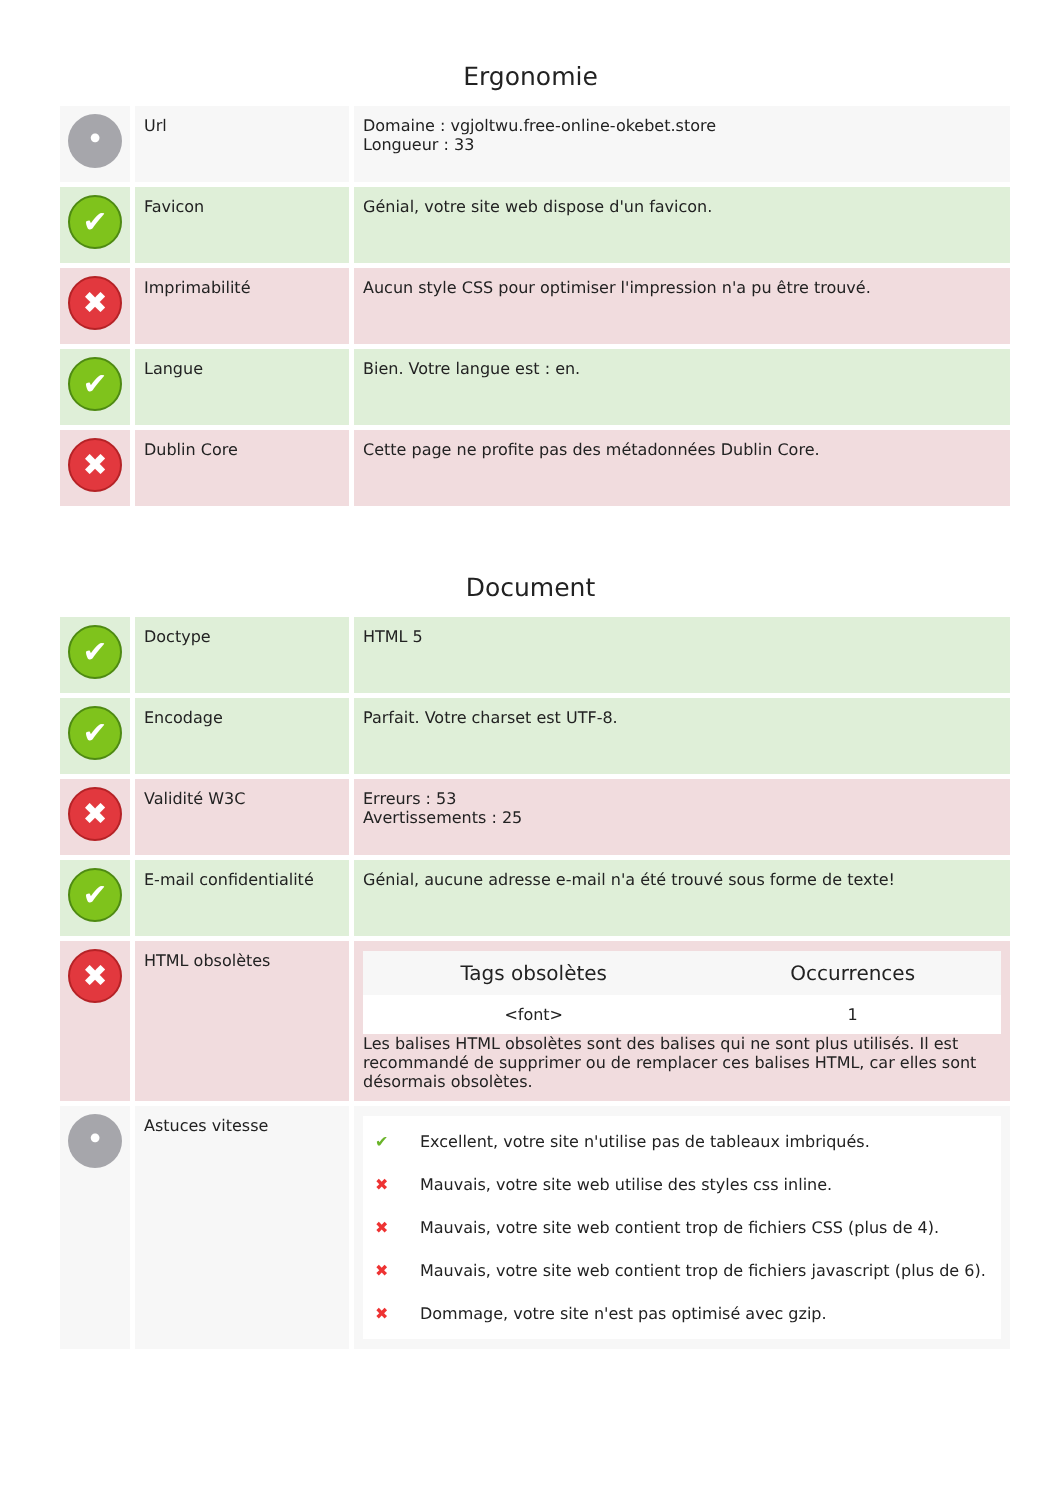Ergonomie
| • | Url | Domaine : vgjoltwu.free-online-okebet.store Longueur : 33 |
| ✔ | Favicon | Génial, votre site web dispose d'un favicon. |
| ✖ | Imprimabilité | Aucun style CSS pour optimiser l'impression n'a pu être trouvé. |
| ✔ | Langue | Bien. Votre langue est : en. |
| ✖ | Dublin Core | Cette page ne profite pas des métadonnées Dublin Core. |
Document
| ✔ | Doctype | HTML 5 |
| ✔ | Encodage | Parfait. Votre charset est UTF-8. |
| ✖ | Validité W3C | Erreurs : 53 Avertissements : 25 |
| ✔ | E-mail confidentialité | Génial, aucune adresse e-mail n'a été trouvé sous forme de texte! |
| ✖ | HTML obsolètes | / Tags obsolètes / Occurrences / / --- / --- / / <font> / 1 / Les balises HTML obsolètes sont des balises qui ne sont plus utilisés. Il est recommandé de supprimer ou de remplacer ces balises HTML, car elles sont désormais obsolètes. |
| • | Astuces vitesse | ✔ Excellent, votre site n'utilise pas de tableaux imbriqués. ✖ Mauvais, votre site web utilise des styles css inline. ✖ Mauvais, votre site web contient trop de fichiers CSS (plus de 4). ✖ Mauvais, votre site web contient trop de fichiers javascript (plus de 6). ✖ Dommage, votre site n'est pas optimisé avec gzip. |